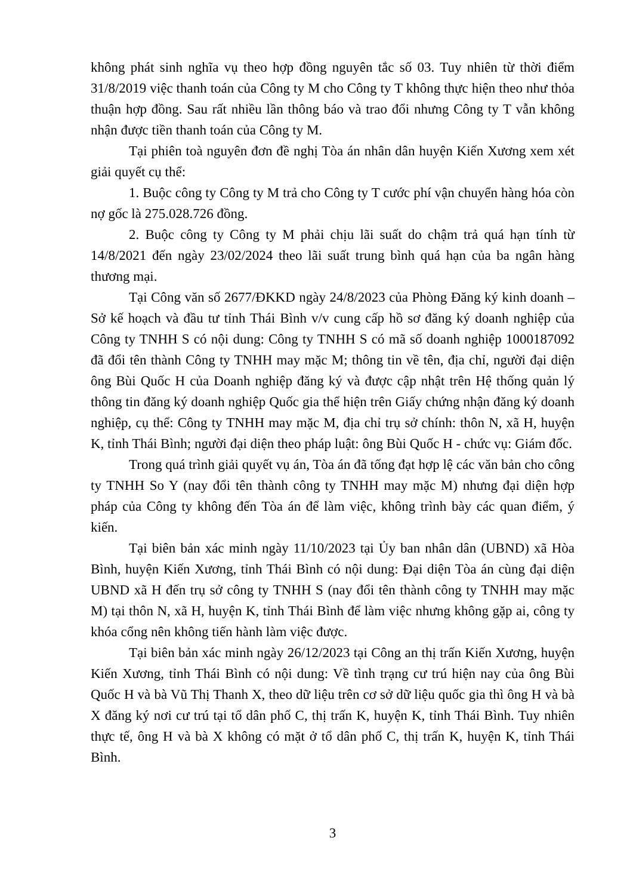không phát sinh nghĩa vụ theo hợp đồng nguyên tắc số 03. Tuy nhiên từ thời điểm 31/8/2019 việc thanh toán của Công ty M cho Công ty T không thực hiện theo như thỏa thuận hợp đồng. Sau rất nhiều lần thông báo và trao đổi nhưng Công ty T vẫn không nhận được tiền thanh toán của Công ty M.
Tại phiên toà nguyên đơn đề nghị Tòa án nhân dân huyện Kiến Xương xem xét giải quyết cụ thể:
1. Buộc công ty Công ty M trả cho Công ty T cước phí vận chuyển hàng hóa còn nợ gốc là 275.028.726 đồng.
2. Buộc công ty Công ty M phải chịu lãi suất do chậm trả quá hạn tính từ 14/8/2021 đến ngày 23/02/2024 theo lãi suất trung bình quá hạn của ba ngân hàng thương mại.
Tại Công văn số 2677/ĐKKD ngày 24/8/2023 của Phòng Đăng ký kinh doanh – Sở kế hoạch và đầu tư tỉnh Thái Bình v/v cung cấp hồ sơ đăng ký doanh nghiệp của Công ty TNHH S có nội dung: Công ty TNHH S có mã số doanh nghiệp 1000187092 đã đổi tên thành Công ty TNHH may mặc M; thông tin về tên, địa chỉ, người đại diện ông Bùi Quốc H của Doanh nghiệp đăng ký và được cập nhật trên Hệ thống quản lý thông tin đăng ký doanh nghiệp Quốc gia thể hiện trên Giấy chứng nhận đăng ký doanh nghiệp, cụ thể: Công ty TNHH may mặc M, địa chỉ trụ sở chính: thôn N, xã H, huyện K, tỉnh Thái Bình; người đại diện theo pháp luật: ông Bùi Quốc H - chức vụ: Giám đốc.
Trong quá trình giải quyết vụ án, Tòa án đã tống đạt hợp lệ các văn bản cho công ty TNHH So Y (nay đổi tên thành công ty TNHH may mặc M) nhưng đại diện hợp pháp của Công ty không đến Tòa án để làm việc, không trình bày các quan điểm, ý kiến.
Tại biên bản xác minh ngày 11/10/2023 tại Ủy ban nhân dân (UBND) xã Hòa Bình, huyện Kiến Xương, tỉnh Thái Bình có nội dung: Đại diện Tòa án cùng đại diện UBND xã H đến trụ sở công ty TNHH S (nay đổi tên thành công ty TNHH may mặc M) tại thôn N, xã H, huyện K, tỉnh Thái Bình để làm việc nhưng không gặp ai, công ty khóa cổng nên không tiến hành làm việc được.
Tại biên bản xác minh ngày 26/12/2023 tại Công an thị trấn Kiến Xương, huyện Kiến Xương, tỉnh Thái Bình có nội dung: Về tình trạng cư trú hiện nay của ông Bùi Quốc H và bà Vũ Thị Thanh X, theo dữ liệu trên cơ sở dữ liệu quốc gia thì ông H và bà X đăng ký nơi cư trú tại tổ dân phố C, thị trấn K, huyện K, tỉnh Thái Bình. Tuy nhiên thực tế, ông H và bà X không có mặt ở tổ dân phố C, thị trấn K, huyện K, tỉnh Thái Bình.
3